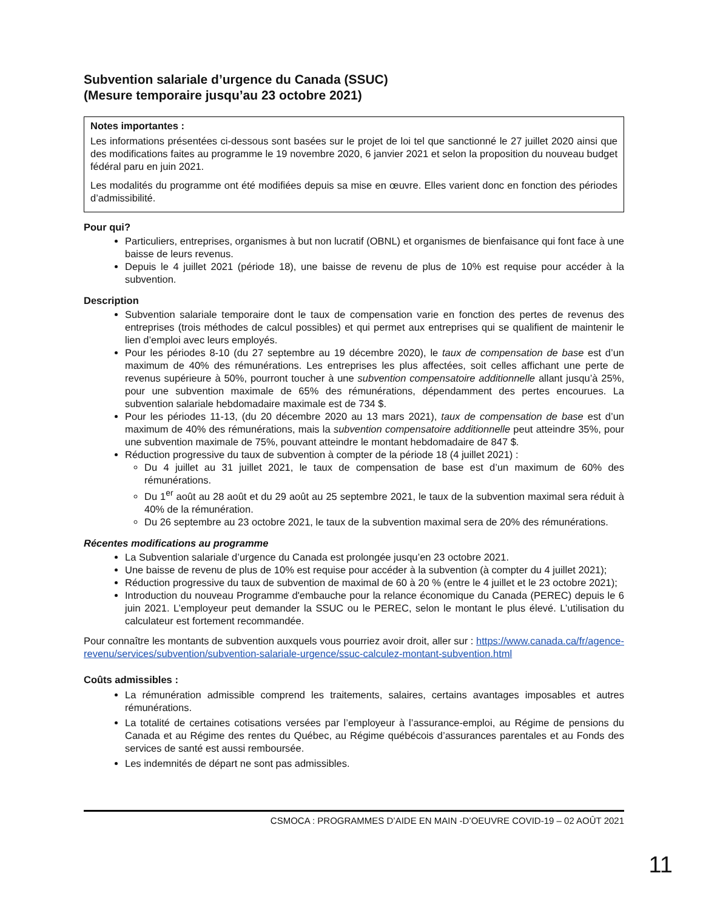Subvention salariale d’urgence du Canada (SSUC)
(Mesure temporaire jusqu’au 23 octobre 2021)
Notes importantes :
Les informations présentées ci-dessous sont basées sur le projet de loi tel que sanctionné le 27 juillet 2020 ainsi que des modifications faites au programme le 19 novembre 2020, 6 janvier 2021 et selon la proposition du nouveau budget fédéral paru en juin 2021.
Les modalités du programme ont été modifiées depuis sa mise en œuvre. Elles varient donc en fonction des périodes d’admissibilité.
Pour qui?
Particuliers, entreprises, organismes à but non lucratif (OBNL) et organismes de bienfaisance qui font face à une baisse de leurs revenus.
Depuis le 4 juillet 2021 (période 18), une baisse de revenu de plus de 10% est requise pour accéder à la subvention.
Description
Subvention salariale temporaire dont le taux de compensation varie en fonction des pertes de revenus des entreprises (trois méthodes de calcul possibles) et qui permet aux entreprises qui se qualifient de maintenir le lien d’emploi avec leurs employés.
Pour les périodes 8-10 (du 27 septembre au 19 décembre 2020), le taux de compensation de base est d’un maximum de 40% des rémunérations. Les entreprises les plus affectées, soit celles affichant une perte de revenus supérieure à 50%, pourront toucher à une subvention compensatoire additionnelle allant jusqu’à 25%, pour une subvention maximale de 65% des rémunérations, dépendamment des pertes encourues. La subvention salariale hebdomadaire maximale est de 734 $.
Pour les périodes 11-13, (du 20 décembre 2020 au 13 mars 2021), taux de compensation de base est d’un maximum de 40% des rémunérations, mais la subvention compensatoire additionnelle peut atteindre 35%, pour une subvention maximale de 75%, pouvant atteindre le montant hebdomadaire de 847 $.
Réduction progressive du taux de subvention à compter de la période 18 (4 juillet 2021) :
Du 4 juillet au 31 juillet 2021, le taux de compensation de base est d’un maximum de 60% des rémunérations.
Du 1<sup>er</sup> août au 28 août et du 29 août au 25 septembre 2021, le taux de la subvention maximal sera réduit à 40% de la rémunération.
Du 26 septembre au 23 octobre 2021, le taux de la subvention maximal sera de 20% des rémunérations.
Récentes modifications au programme
La Subvention salariale d’urgence du Canada est prolongée jusqu’en 23 octobre 2021.
Une baisse de revenu de plus de 10% est requise pour accéder à la subvention (à compter du 4 juillet 2021);
Réduction progressive du taux de subvention de maximal de 60 à 20 % (entre le 4 juillet et le 23 octobre 2021);
Introduction du nouveau Programme d'embauche pour la relance économique du Canada (PEREC) depuis le 6 juin 2021. L’employeur peut demander la SSUC ou le PEREC, selon le montant le plus élevé. L’utilisation du calculateur est fortement recommandée.
Pour connaître les montants de subvention auxquels vous pourriez avoir droit, aller sur : https://www.canada.ca/fr/agence-revenu/services/subvention/subvention-salariale-urgence/ssuc-calculez-montant-subvention.html
Coûts admissibles :
La rémunération admissible comprend les traitements, salaires, certains avantages imposables et autres rémunérations.
La totalité de certaines cotisations versées par l’employeur à l’assurance-emploi, au Régime de pensions du Canada et au Régime des rentes du Québec, au Régime québécois d’assurances parentales et au Fonds des services de santé est aussi remboursée.
Les indemnités de départ ne sont pas admissibles.
CSMOCA : PROGRAMMES D’AIDE EN MAIN -D’OEUVRE COVID-19 – 02 AOÛT 2021
11